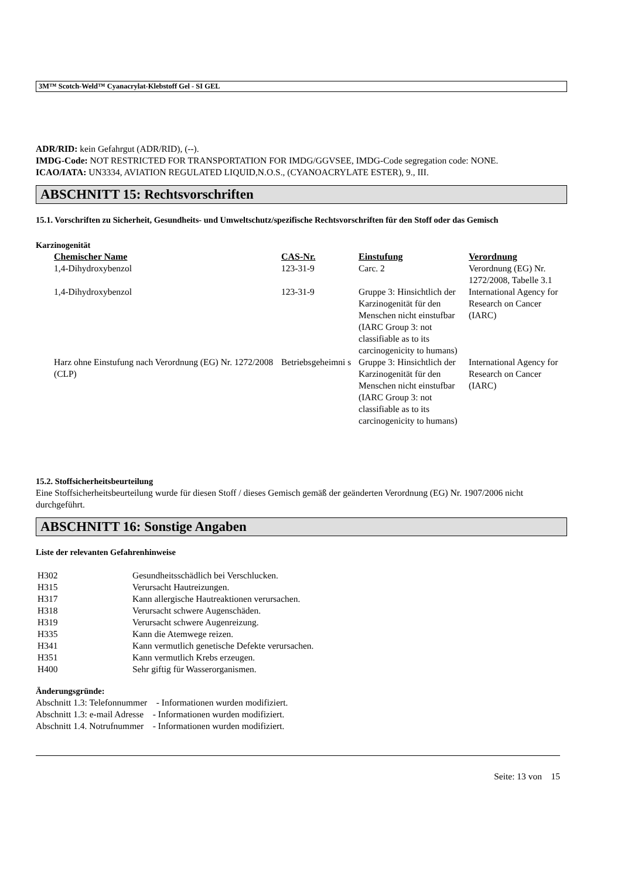3M™ Scotch-Weld™ Cyanacrylat-Klebstoff Gel - SI GEL
ADR/RID: kein Gefahrgut (ADR/RID), (--).
IMDG-Code: NOT RESTRICTED FOR TRANSPORTATION FOR IMDG/GGVSEE, IMDG-Code segregation code: NONE.
ICAO/IATA: UN3334, AVIATION REGULATED LIQUID,N.O.S., (CYANOACRYLATE ESTER), 9., III.
ABSCHNITT 15: Rechtsvorschriften
15.1. Vorschriften zu Sicherheit, Gesundheits- und Umweltschutz/spezifische Rechtsvorschriften für den Stoff oder das Gemisch
Karzinogenität
| Chemischer Name | CAS-Nr. | Einstufung | Verordnung |
| --- | --- | --- | --- |
| 1,4-Dihydroxybenzol | 123-31-9 | Carc. 2 | Verordnung (EG) Nr. 1272/2008, Tabelle 3.1 |
| 1,4-Dihydroxybenzol | 123-31-9 | Gruppe 3: Hinsichtlich der Karzinogenität für den Menschen nicht einstufbar (IARC Group 3: not classifiable as to its carcinogenicity to humans) | International Agency for Research on Cancer (IARC) |
| Harz ohne Einstufung nach Verordnung (EG) Nr. 1272/2008 (CLP) | Betriebsgeheimni s | Gruppe 3: Hinsichtlich der Karzinogenität für den Menschen nicht einstufbar (IARC Group 3: not classifiable as to its carcinogenicity to humans) | International Agency for Research on Cancer (IARC) |
15.2. Stoffsicherheitsbeurteilung
Eine Stoffsicherheitsbeurteilung wurde für diesen Stoff / dieses Gemisch gemäß der geänderten Verordnung (EG) Nr. 1907/2006 nicht durchgeführt.
ABSCHNITT 16: Sonstige Angaben
Liste der relevanten Gefahrenhinweise
| H302 | Gesundheitsschädlich bei Verschlucken. |
| H315 | Verursacht Hautreizungen. |
| H317 | Kann allergische Hautreaktionen verursachen. |
| H318 | Verursacht schwere Augenschäden. |
| H319 | Verursacht schwere Augenreizung. |
| H335 | Kann die Atemwege reizen. |
| H341 | Kann vermutlich genetische Defekte verursachen. |
| H351 | Kann vermutlich Krebs erzeugen. |
| H400 | Sehr giftig für Wasserorganismen. |
Änderungsgründe:
Abschnitt 1.3: Telefonnummer - Informationen wurden modifiziert.
Abschnitt 1.3: e-mail Adresse - Informationen wurden modifiziert.
Abschnitt 1.4. Notrufnummer - Informationen wurden modifiziert.
Seite: 13 von 15